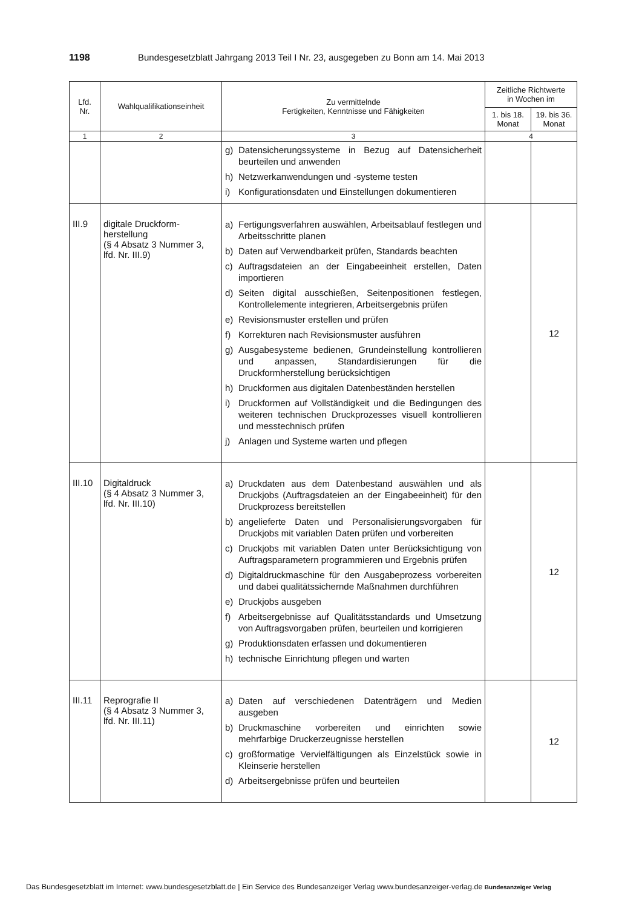1198 Bundesgesetzblatt Jahrgang 2013 Teil I Nr. 23, ausgegeben zu Bonn am 14. Mai 2013
| Lfd. Nr. | Wahlqualifikationseinheit | Zu vermittelnde Fertigkeiten, Kenntnisse und Fähigkeiten | Zeitliche Richtwerte in Wochen im | |
| --- | --- | --- | --- | --- |
| | | | 1. bis 18. Monat | 19. bis 36. Monat |
| 1 | 2 | 3 | 4 | |
| | | g) Datensicherungssysteme in Bezug auf Datensicherheit beurteilen und anwenden h) Netzwerkanwendungen und -systeme testen i) Konfigurationsdaten und Einstellungen dokumentieren | | |
| III.9 | digitale Druckform­herstellung (§ 4 Absatz 3 Nummer 3, lfd. Nr. III.9) | a) Fertigungsverfahren auswählen, Arbeitsablauf festlegen und Arbeitsschritte planen b) Daten auf Verwendbarkeit prüfen, Standards beachten c) Auftragsdateien an der Eingabeeinheit erstellen, Daten importieren d) Seiten digital ausschießen, Seitenpositionen festlegen, Kontrollelemente integrieren, Arbeitsergebnis prüfen e) Revisionsmuster erstellen und prüfen f) Korrekturen nach Revisionsmuster ausführen g) Ausgabesysteme bedienen, Grundeinstellung kontrollieren und anpassen, Standardisierungen für die Druckformherstellung berücksichtigen h) Druckformen aus digitalen Datenbeständen herstellen i) Druckformen auf Vollständigkeit und die Bedingungen des weiteren technischen Druckprozesses visuell kontrollieren und messtechnisch prüfen j) Anlagen und Systeme warten und pflegen | | 12 |
| III.10 | Digitaldruck (§ 4 Absatz 3 Nummer 3, lfd. Nr. III.10) | a) Druckdaten aus dem Datenbestand auswählen und als Druckjobs (Auftragsdateien an der Eingabeeinheit) für den Druckprozess bereitstellen b) angelieferte Daten und Personalisierungsvorgaben für Druckjobs mit variablen Daten prüfen und vorbereiten c) Druckjobs mit variablen Daten unter Berücksichtigung von Auftragsparametern programmieren und Ergebnis prüfen d) Digitaldruckmaschine für den Ausgabeprozess vorbereiten und dabei qualitätssichernde Maßnahmen durchführen e) Druckjobs ausgeben f) Arbeitsergebnisse auf Qualitätsstandards und Umsetzung von Auftragsvorgaben prüfen, beurteilen und korrigieren g) Produktionsdaten erfassen und dokumentieren h) technische Einrichtung pflegen und warten | | 12 |
| III.11 | Reprografie II (§ 4 Absatz 3 Nummer 3, lfd. Nr. III.11) | a) Daten auf verschiedenen Datenträgern und Medien ausgeben b) Druckmaschine vorbereiten und einrichten sowie mehrfarbige Druckerzeugnisse herstellen c) großformatige Vervielfältigungen als Einzelstück sowie in Kleinserie herstellen d) Arbeitsergebnisse prüfen und beurteilen | | 12 |
Das Bundesgesetzblatt im Internet: www.bundesgesetzblatt.de | Ein Service des Bundesanzeiger Verlag www.bundesanzeiger-verlag.de Bundesanzeiger Verlag